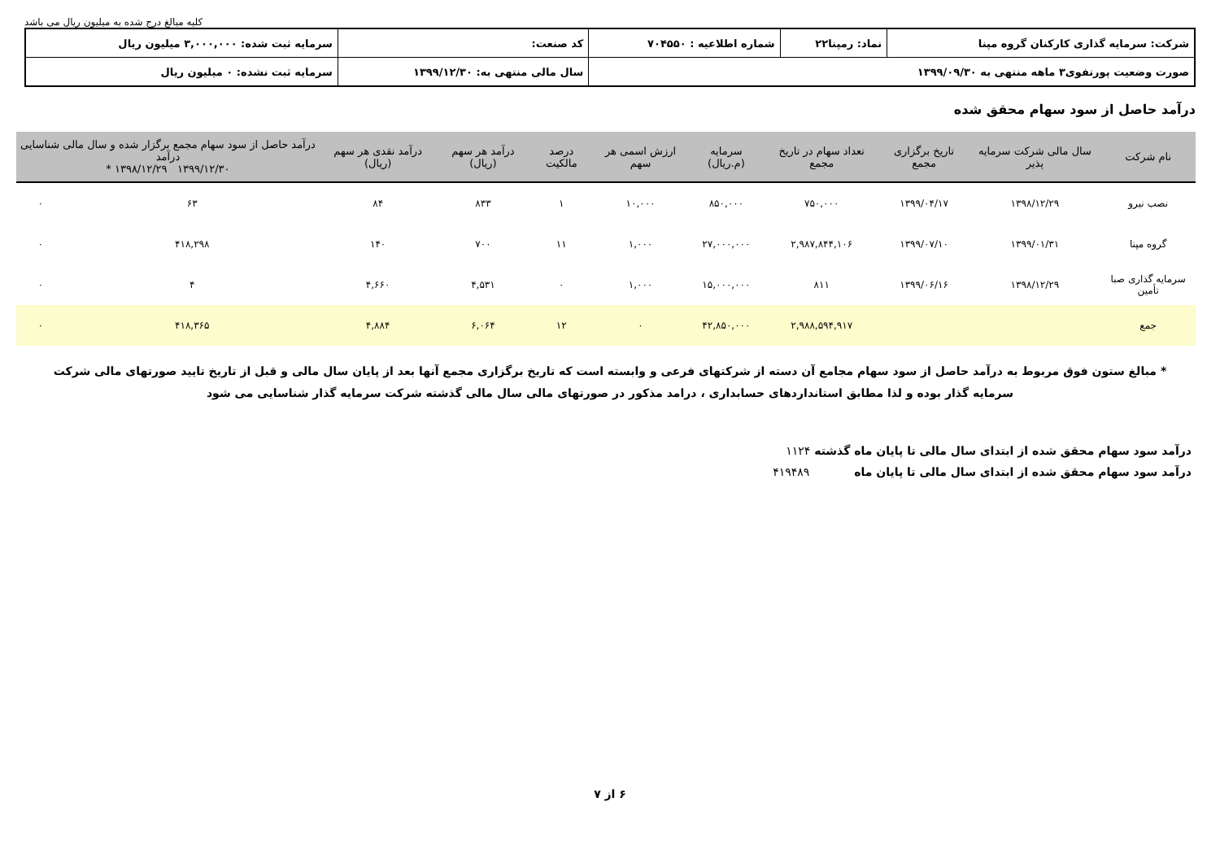کلیه مبالغ درج شده به میلیون ریال می باشد
| شرکت: سرمایه گذاری کارکنان گروه مپنا | نماد: رمپنا۲۲ | شماره اطلاعیه : ۷۰۴۵۵۰ | کد صنعت: | سرمایه ثبت شده: ۳,۰۰۰,۰۰۰ میلیون ریال |
| صورت وضعیت پورتفوی۳ ماهه منتهی به ۱۳۹۹/۰۹/۳۰ | | | سال مالی منتهی به: ۱۳۹۹/۱۲/۳۰ | سرمایه ثبت نشده: ۰ میلیون ریال |
درآمد حاصل از سود سهام محقق شده
| نام شرکت | سال مالی شرکت سرمایه پذیر | تاریخ برگزاری مجمع | تعداد سهام در تاریخ مجمع | سرمایه (م.ریال) | ارزش اسمی هر سهم | درصد مالکیت | درآمد هر سهم (ریال) | درآمد نقدی هر سهم (ریال) | درآمد حاصل از سود سهام مجمع برگزار شده و سال مالی شناسایی درآمد ۱۳۹۹/۱۲/۳۰ ۱۳۹۸/۱۲/۲۹ * | |
| --- | --- | --- | --- | --- | --- | --- | --- | --- | --- | --- |
| نصب نیرو | ۱۳۹۸/۱۲/۲۹ | ۱۳۹۹/۰۴/۱۷ | ۷۵۰,۰۰۰ | ۸۵۰,۰۰۰ | ۱۰,۰۰۰ | ۱ | ۸۳۳ | ۸۴ | ۶۳ | ۰ |
| گروه مپنا | ۱۳۹۹/۰۱/۳۱ | ۱۳۹۹/۰۷/۱۰ | ۲,۹۸۷,۸۴۴,۱۰۶ | ۲۷,۰۰۰,۰۰۰ | ۱,۰۰۰ | ۱۱ | ۷۰۰ | ۱۴۰ | ۴۱۸,۲۹۸ | ۰ |
| سرمایه گذاری صبا تأمین | ۱۳۹۸/۱۲/۲۹ | ۱۳۹۹/۰۶/۱۶ | ۸۱۱ | ۱۵,۰۰۰,۰۰۰ | ۱,۰۰۰ | ۰ | ۴,۵۳۱ | ۴,۶۶۰ | ۴ | ۰ |
| جمع | | | ۲,۹۸۸,۵۹۴,۹۱۷ | ۴۲,۸۵۰,۰۰۰ | ۰ | ۱۲ | ۶,۰۶۴ | ۴,۸۸۴ | ۴۱۸,۳۶۵ | ۰ |
* مبالغ ستون فوق مربوط به درآمد حاصل از سود سهام مجامع آن دسته از شرکتهای فرعی و وابسته است که تاریخ برگزاری مجمع آنها بعد از پایان سال مالی و قبل از تاریخ تایید صورتهای مالی شرکت سرمایه گذار بوده و لذا مطابق استانداردهای حسابداری ، درامد مذکور در صورتهای مالی سال مالی گذشته شرکت سرمایه گذار شناسایی می شود
درآمد سود سهام محقق شده از ابتدای سال مالی تا پایان ماه گذشته ۱۱۲۴
درآمد سود سهام محقق شده از ابتدای سال مالی تا پایان ماه ۴۱۹۴۸۹
۶ از ۷